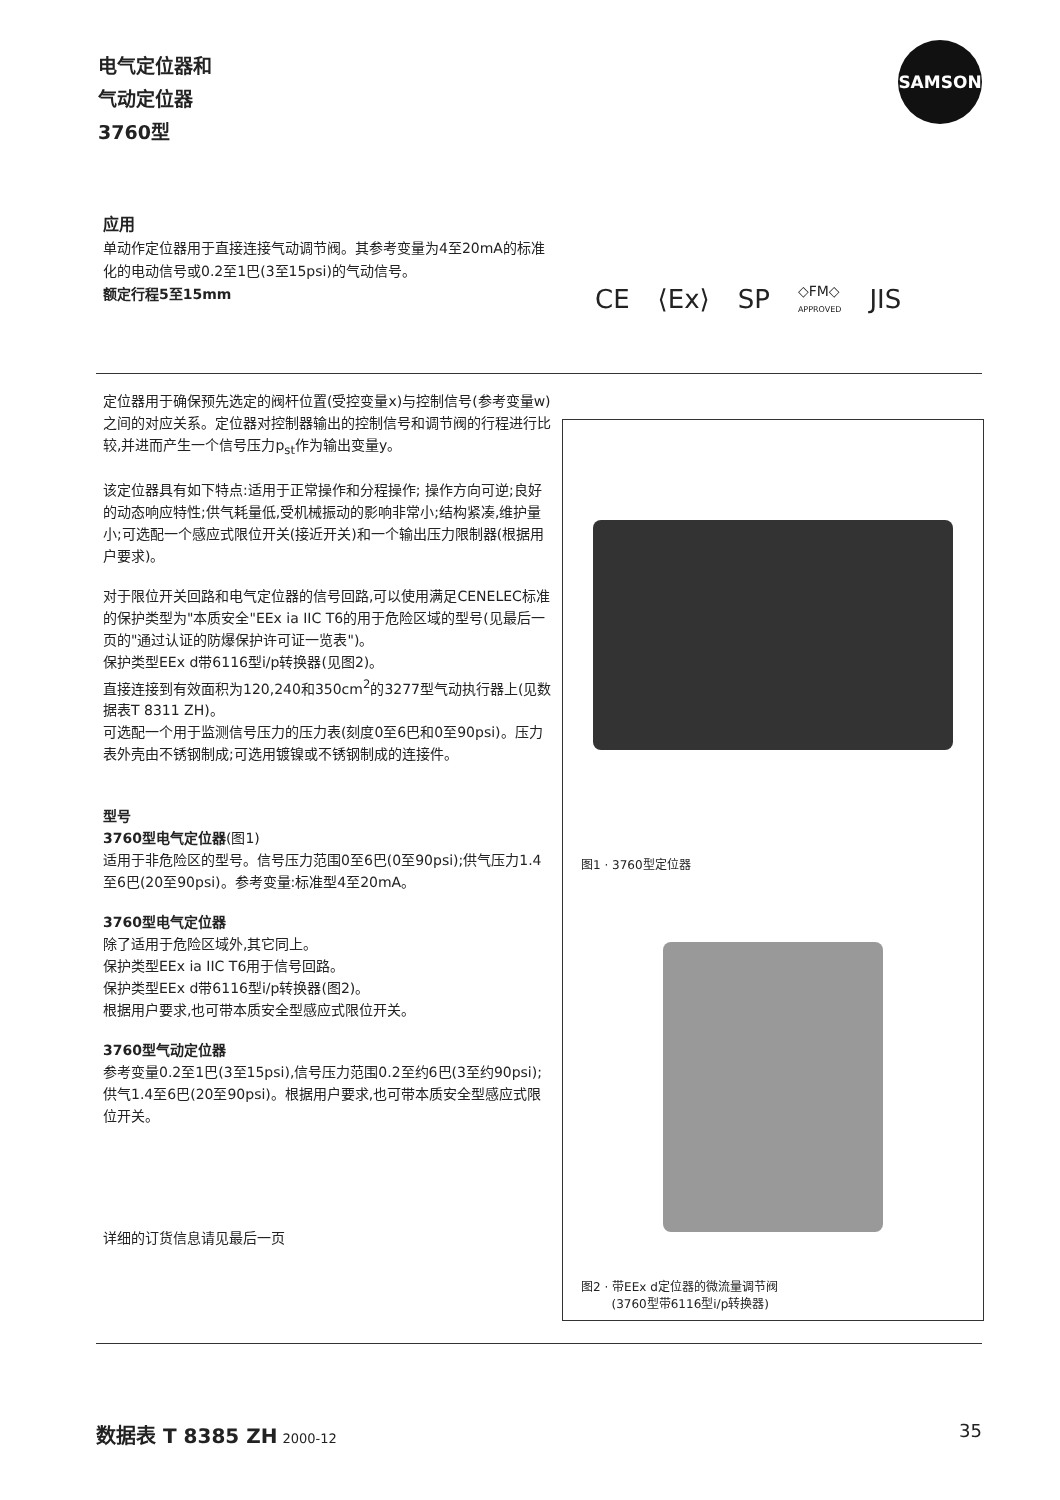电气定位器和
气动定位器
3760型
SAMSON
应用
单动作定位器用于直接连接气动调节阀。其参考变量为4至20mA的标准化的电动信号或0.2至1巴(3至15psi)的气动信号。
额定行程5至15mm
CE ⟨Ex⟩ SP ◇FM◇
APPROVED JIS
定位器用于确保预先选定的阀杆位置(受控变量x)与控制信号(参考变量w)之间的对应关系。定位器对控制器输出的控制信号和调节阀的行程进行比较,并进而产生一个信号压力p<sub>st</sub>作为输出变量y。
该定位器具有如下特点:适用于正常操作和分程操作; 操作方向可逆;良好的动态响应特性;供气耗量低,受机械振动的影响非常小;结构紧凑,维护量小;可选配一个感应式限位开关(接近开关)和一个输出压力限制器(根据用户要求)。
对于限位开关回路和电气定位器的信号回路,可以使用满足CENELEC标准的保护类型为"本质安全"EEx ia IIC T6的用于危险区域的型号(见最后一页的"通过认证的防爆保护许可证一览表")。
保护类型EEx d带6116型i/p转换器(见图2)。
直接连接到有效面积为120,240和350cm<sup>2</sup>的3277型气动执行器上(见数据表T 8311 ZH)。
可选配一个用于监测信号压力的压力表(刻度0至6巴和0至90psi)。压力表外壳由不锈钢制成;可选用镀镍或不锈钢制成的连接件。
型号
3760型电气定位器(图1)
适用于非危险区的型号。信号压力范围0至6巴(0至90psi);供气压力1.4至6巴(20至90psi)。参考变量:标准型4至20mA。
3760型电气定位器
除了适用于危险区域外,其它同上。
保护类型EEx ia IIC T6用于信号回路。
保护类型EEx d带6116型i/p转换器(图2)。
根据用户要求,也可带本质安全型感应式限位开关。
3760型气动定位器
参考变量0.2至1巴(3至15psi),信号压力范围0.2至约6巴(3至约90psi);供气1.4至6巴(20至90psi)。根据用户要求,也可带本质安全型感应式限位开关。
详细的订货信息请见最后一页
图1 · 3760型定位器
图2 · 带EEx d定位器的微流量调节阀
(3760型带6116型i/p转换器)
数据表 T 8385 ZH 2000-12 35